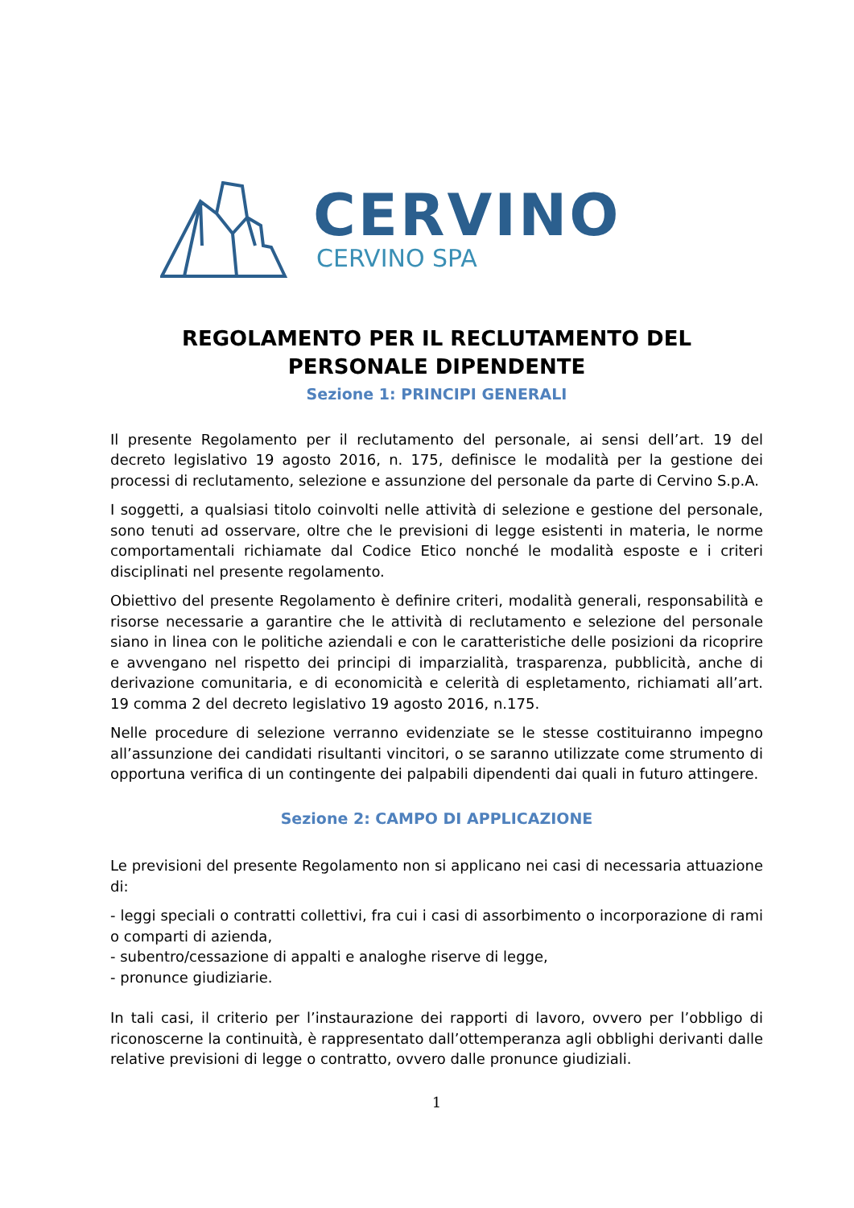CERVINO
CERVINO SPA
REGOLAMENTO PER IL RECLUTAMENTO DEL
PERSONALE DIPENDENTE
Sezione 1: PRINCIPI GENERALI
Il presente Regolamento per il reclutamento del personale, ai sensi dell’art. 19 del decreto legislativo 19 agosto 2016, n. 175, definisce le modalità per la gestione dei processi di reclutamento, selezione e assunzione del personale da parte di Cervino S.p.A.
I soggetti, a qualsiasi titolo coinvolti nelle attività di selezione e gestione del personale, sono tenuti ad osservare, oltre che le previsioni di legge esistenti in materia, le norme comportamentali richiamate dal Codice Etico nonché le modalità esposte e i criteri disciplinati nel presente regolamento.
Obiettivo del presente Regolamento è definire criteri, modalità generali, responsabilità e risorse necessarie a garantire che le attività di reclutamento e selezione del personale siano in linea con le politiche aziendali e con le caratteristiche delle posizioni da ricoprire e avvengano nel rispetto dei principi di imparzialità, trasparenza, pubblicità, anche di derivazione comunitaria, e di economicità e celerità di espletamento, richiamati all’art. 19 comma 2 del decreto legislativo 19 agosto 2016, n.175.
Nelle procedure di selezione verranno evidenziate se le stesse costituiranno impegno all’assunzione dei candidati risultanti vincitori, o se saranno utilizzate come strumento di opportuna verifica di un contingente dei palpabili dipendenti dai quali in futuro attingere.
Sezione 2: CAMPO DI APPLICAZIONE
Le previsioni del presente Regolamento non si applicano nei casi di necessaria attuazione di:
- leggi speciali o contratti collettivi, fra cui i casi di assorbimento o incorporazione di rami o comparti di azienda,
- subentro/cessazione di appalti e analoghe riserve di legge,
- pronunce giudiziarie.
In tali casi, il criterio per l’instaurazione dei rapporti di lavoro, ovvero per l’obbligo di riconoscerne la continuità, è rappresentato dall’ottemperanza agli obblighi derivanti dalle relative previsioni di legge o contratto, ovvero dalle pronunce giudiziali.
1